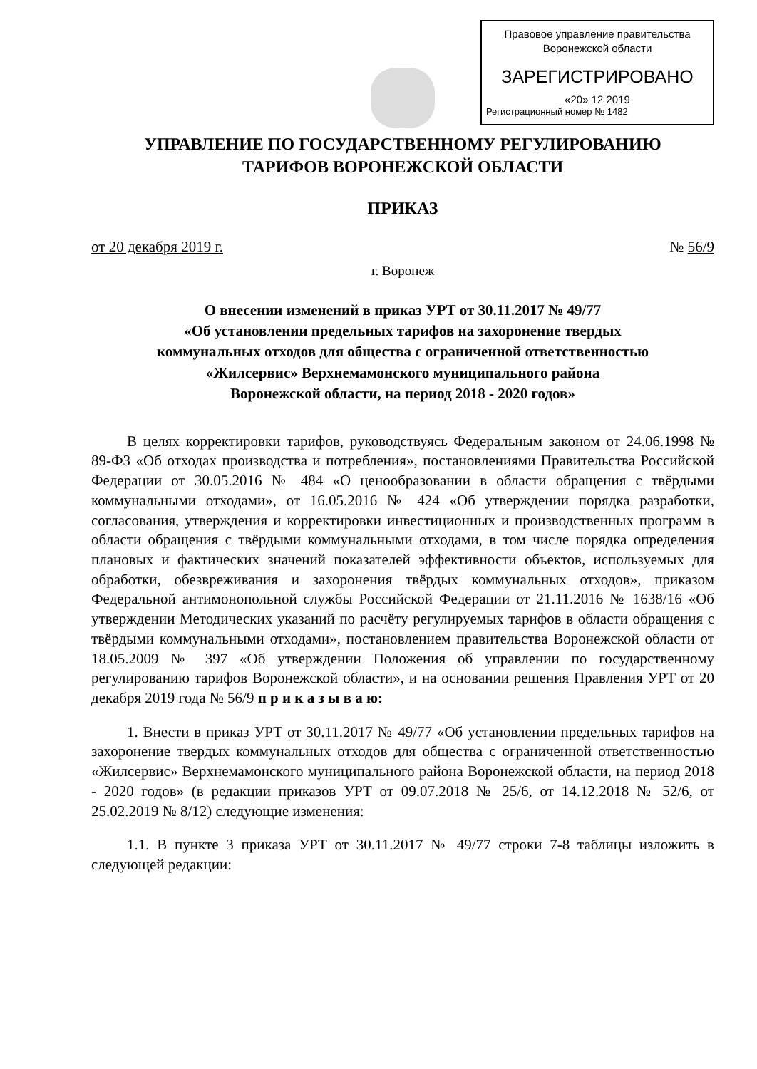Правовое управление правительства
Воронежской области
ЗАРЕГИСТРИРОВАНО
«20» 12 2019
Регистрационный номер № 1482
УПРАВЛЕНИЕ ПО ГОСУДАРСТВЕННОМУ РЕГУЛИРОВАНИЮ
ТАРИФОВ ВОРОНЕЖСКОЙ ОБЛАСТИ
ПРИКАЗ
от 20 декабря 2019 г. № 56/9
г. Воронеж
О внесении изменений в приказ УРТ от 30.11.2017 № 49/77
«Об установлении предельных тарифов на захоронение твердых
коммунальных отходов для общества с ограниченной ответственностью
«Жилсервис» Верхнемамонского муниципального района
Воронежской области, на период 2018 - 2020 годов»
В целях корректировки тарифов, руководствуясь Федеральным законом от 24.06.1998 № 89-ФЗ «Об отходах производства и потребления», постановлениями Правительства Российской Федерации от 30.05.2016 № 484 «О ценообразовании в области обращения с твёрдыми коммунальными отходами», от 16.05.2016 № 424 «Об утверждении порядка разработки, согласования, утверждения и корректировки инвестиционных и производственных программ в области обращения с твёрдыми коммунальными отходами, в том числе порядка определения плановых и фактических значений показателей эффективности объектов, используемых для обработки, обезвреживания и захоронения твёрдых коммунальных отходов», приказом Федеральной антимонопольной службы Российской Федерации от 21.11.2016 № 1638/16 «Об утверждении Методических указаний по расчёту регулируемых тарифов в области обращения с твёрдыми коммунальными отходами», постановлением правительства Воронежской области от 18.05.2009 № 397 «Об утверждении Положения об управлении по государственному регулированию тарифов Воронежской области», и на основании решения Правления УРТ от 20 декабря 2019 года № 56/9 п р и к а з ы в а ю:
1. Внести в приказ УРТ от 30.11.2017 № 49/77 «Об установлении предельных тарифов на захоронение твердых коммунальных отходов для общества с ограниченной ответственностью «Жилсервис» Верхнемамонского муниципального района Воронежской области, на период 2018 - 2020 годов» (в редакции приказов УРТ от 09.07.2018 № 25/6, от 14.12.2018 № 52/6, от 25.02.2019 № 8/12) следующие изменения:
1.1. В пункте 3 приказа УРТ от 30.11.2017 № 49/77 строки 7-8 таблицы изложить в следующей редакции: